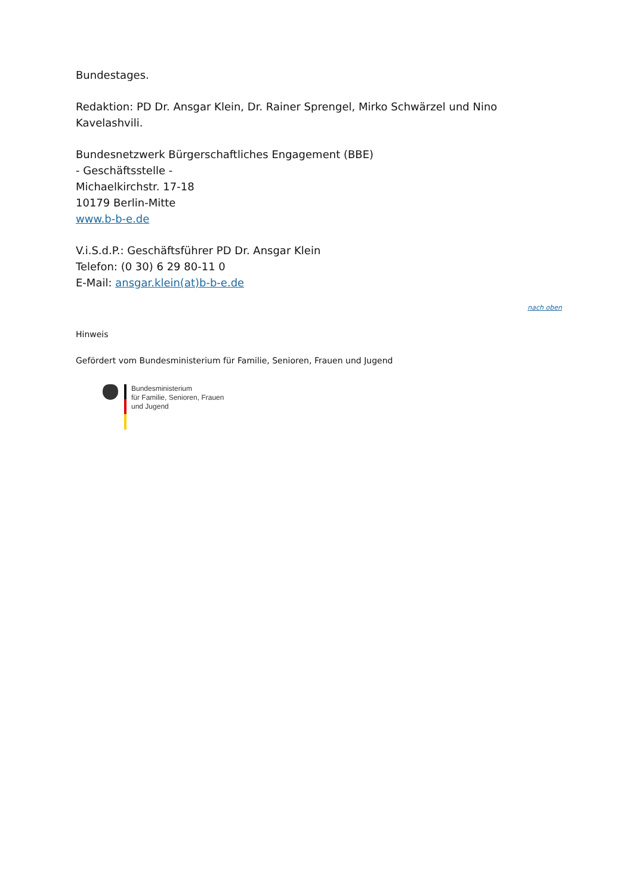Bundestages.
Redaktion: PD Dr. Ansgar Klein, Dr. Rainer Sprengel, Mirko Schwärzel und Nino Kavelashvili.
Bundesnetzwerk Bürgerschaftliches Engagement (BBE)
- Geschäftsstelle -
Michaelkirchstr. 17-18
10179 Berlin-Mitte
www.b-b-e.de
V.i.S.d.P.: Geschäftsführer PD Dr. Ansgar Klein
Telefon: (0 30) 6 29 80-11 0
E-Mail: ansgar.klein(at)b-b-e.de
nach oben
Hinweis
Gefördert vom Bundesministerium für Familie, Senioren, Frauen und Jugend
Bundesministerium
für Familie, Senioren, Frauen
und Jugend